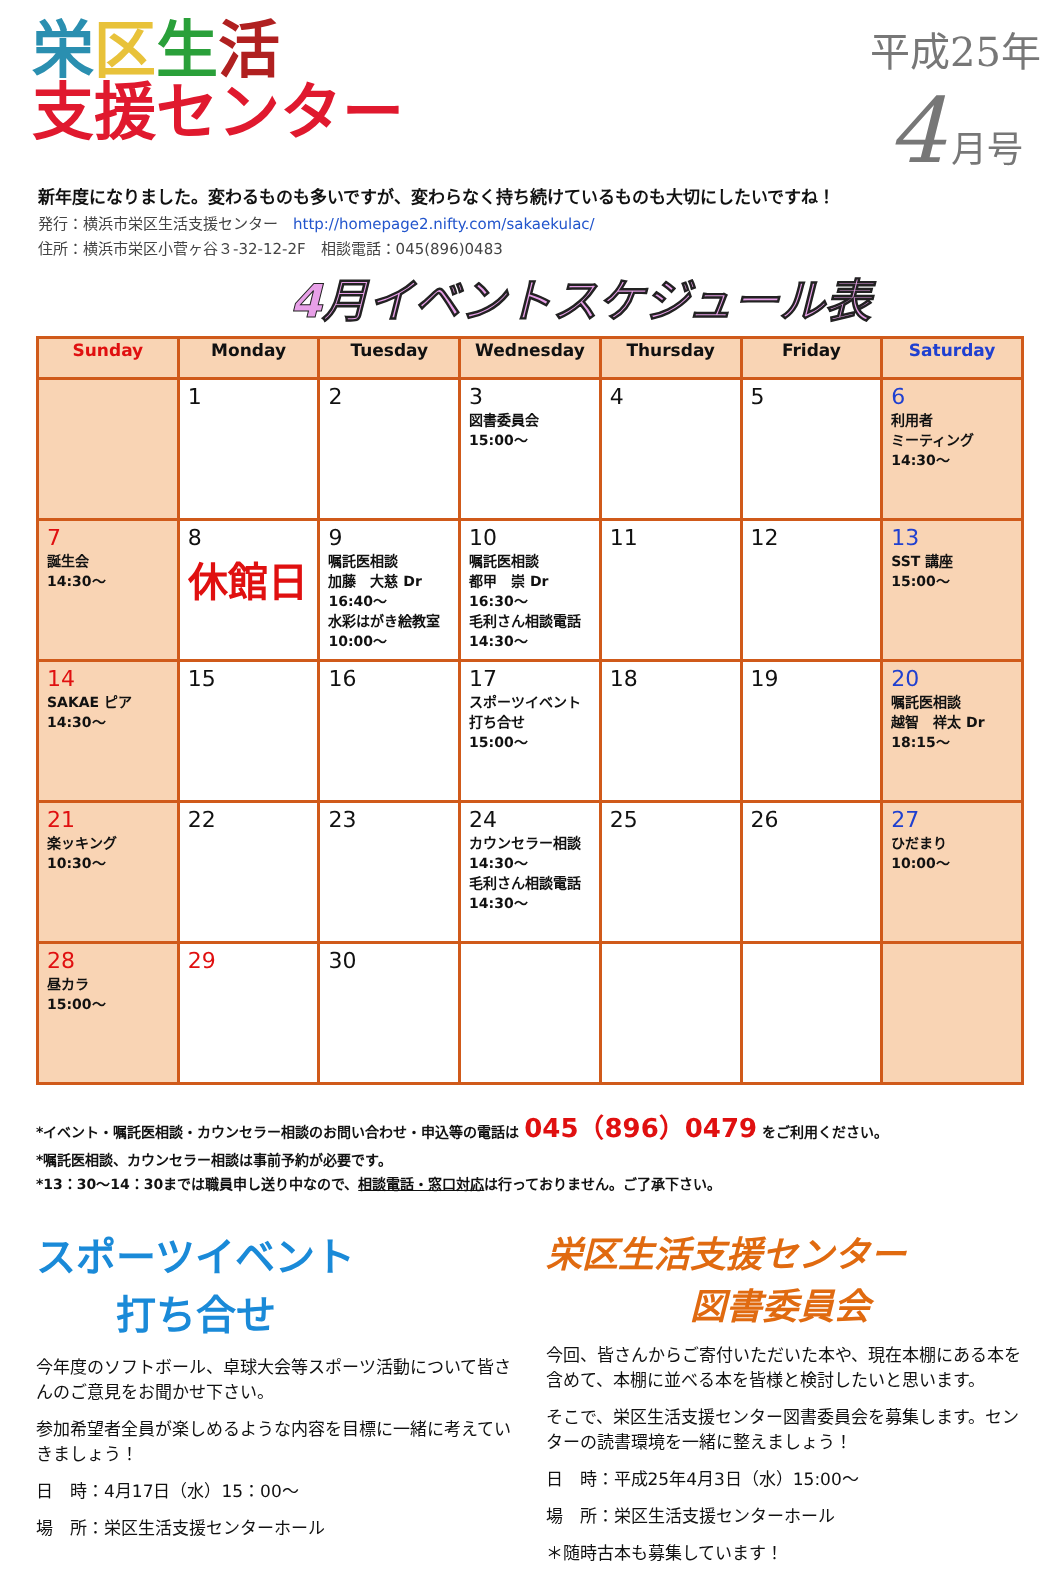栄区生活
支援センター
平成25年
4 月号
新年度になりました。変わるものも多いですが、変わらなく持ち続けているものも大切にしたいですね！
発行：横浜市栄区生活支援センター　http://homepage2.nifty.com/sakaekulac/
住所：横浜市栄区小菅ヶ谷３-32-12-2F　相談電話：045(896)0483
4月イベントスケジュール表
| Sunday | Monday | Tuesday | Wednesday | Thursday | Friday | Saturday |
| --- | --- | --- | --- | --- | --- | --- |
| | 1 | 2 | 3 図書委員会 15:00～ | 4 | 5 | 6 利用者 ミーティング 14:30～ |
| 7 誕生会 14:30～ | 8 休館日 | 9 嘱託医相談 加藤 大慈 Dr 16:40～ 水彩はがき絵教室 10:00～ | 10 嘱託医相談 都甲 崇 Dr 16:30～ 毛利さん相談電話 14:30～ | 11 | 12 | 13 SST 講座 15:00～ |
| 14 SAKAE ピア 14:30～ | 15 | 16 | 17 スポーツイベント 打ち合せ 15:00～ | 18 | 19 | 20 嘱託医相談 越智 祥太 Dr 18:15～ |
| 21 楽ッキング 10:30～ | 22 | 23 | 24 カウンセラー相談 14:30～ 毛利さん相談電話 14:30～ | 25 | 26 | 27 ひだまり 10:00～ |
| 28 昼カラ 15:00～ | 29 | 30 | | | | |
*イベント・嘱託医相談・カウンセラー相談のお問い合わせ・申込等の電話は 045（896）0479 をご利用ください。
*嘱託医相談、カウンセラー相談は事前予約が必要です。
*13：30～14：30までは職員申し送り中なので、相談電話・窓口対応は行っておりません。ご了承下さい。
スポーツイベント
　　打ち合せ
今年度のソフトボール、卓球大会等スポーツ活動について皆さんのご意見をお聞かせ下さい。
参加希望者全員が楽しめるような内容を目標に一緒に考えていきましょう！
日　時：4月17日（水）15：00～
場　所：栄区生活支援センターホール
栄区生活支援センター
　　　　図書委員会
今回、皆さんからご寄付いただいた本や、現在本棚にある本を含めて、本棚に並べる本を皆様と検討したいと思います。
そこで、栄区生活支援センター図書委員会を募集します。センターの読書環境を一緒に整えましょう！
日　時：平成25年4月3日（水）15:00～
場　所：栄区生活支援センターホール
＊随時古本も募集しています！